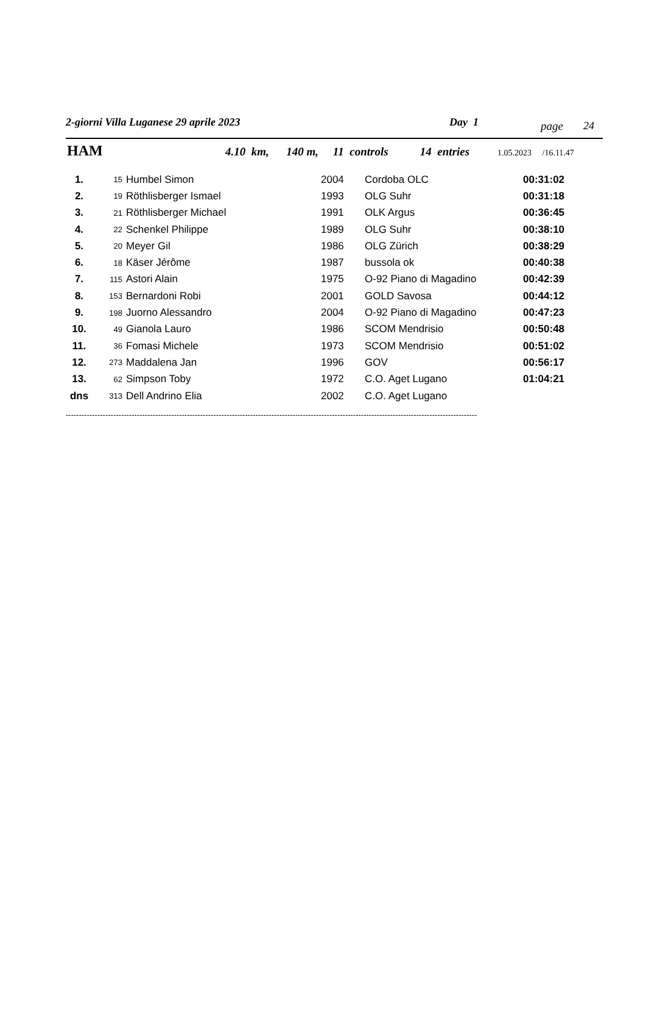2-giorni Villa Luganese 29 aprile 2023 Day 1 page 24
HAM 4.10 km, 140 m, 11 controls 14 entries 1.05.2023 /16.11.47
| 1. | 15 | Humbel Simon | 2004 | Cordoba OLC | 00:31:02 |
| 2. | 19 | Röthlisberger Ismael | 1993 | OLG Suhr | 00:31:18 |
| 3. | 21 | Röthlisberger Michael | 1991 | OLK Argus | 00:36:45 |
| 4. | 22 | Schenkel Philippe | 1989 | OLG Suhr | 00:38:10 |
| 5. | 20 | Meyer Gil | 1986 | OLG Zürich | 00:38:29 |
| 6. | 18 | Käser Jérôme | 1987 | bussola ok | 00:40:38 |
| 7. | 115 | Astori Alain | 1975 | O-92 Piano di Magadino | 00:42:39 |
| 8. | 153 | Bernardoni Robi | 2001 | GOLD Savosa | 00:44:12 |
| 9. | 198 | Juorno Alessandro | 2004 | O-92 Piano di Magadino | 00:47:23 |
| 10. | 49 | Gianola Lauro | 1986 | SCOM Mendrisio | 00:50:48 |
| 11. | 36 | Fomasi Michele | 1973 | SCOM Mendrisio | 00:51:02 |
| 12. | 273 | Maddalena Jan | 1996 | GOV | 00:56:17 |
| 13. | 62 | Simpson Toby | 1972 | C.O. Aget Lugano | 01:04:21 |
| dns | 313 | Dell Andrino Elia | 2002 | C.O. Aget Lugano | |
------------------------------------------------------------------------------------------------------------------------------------------------------------